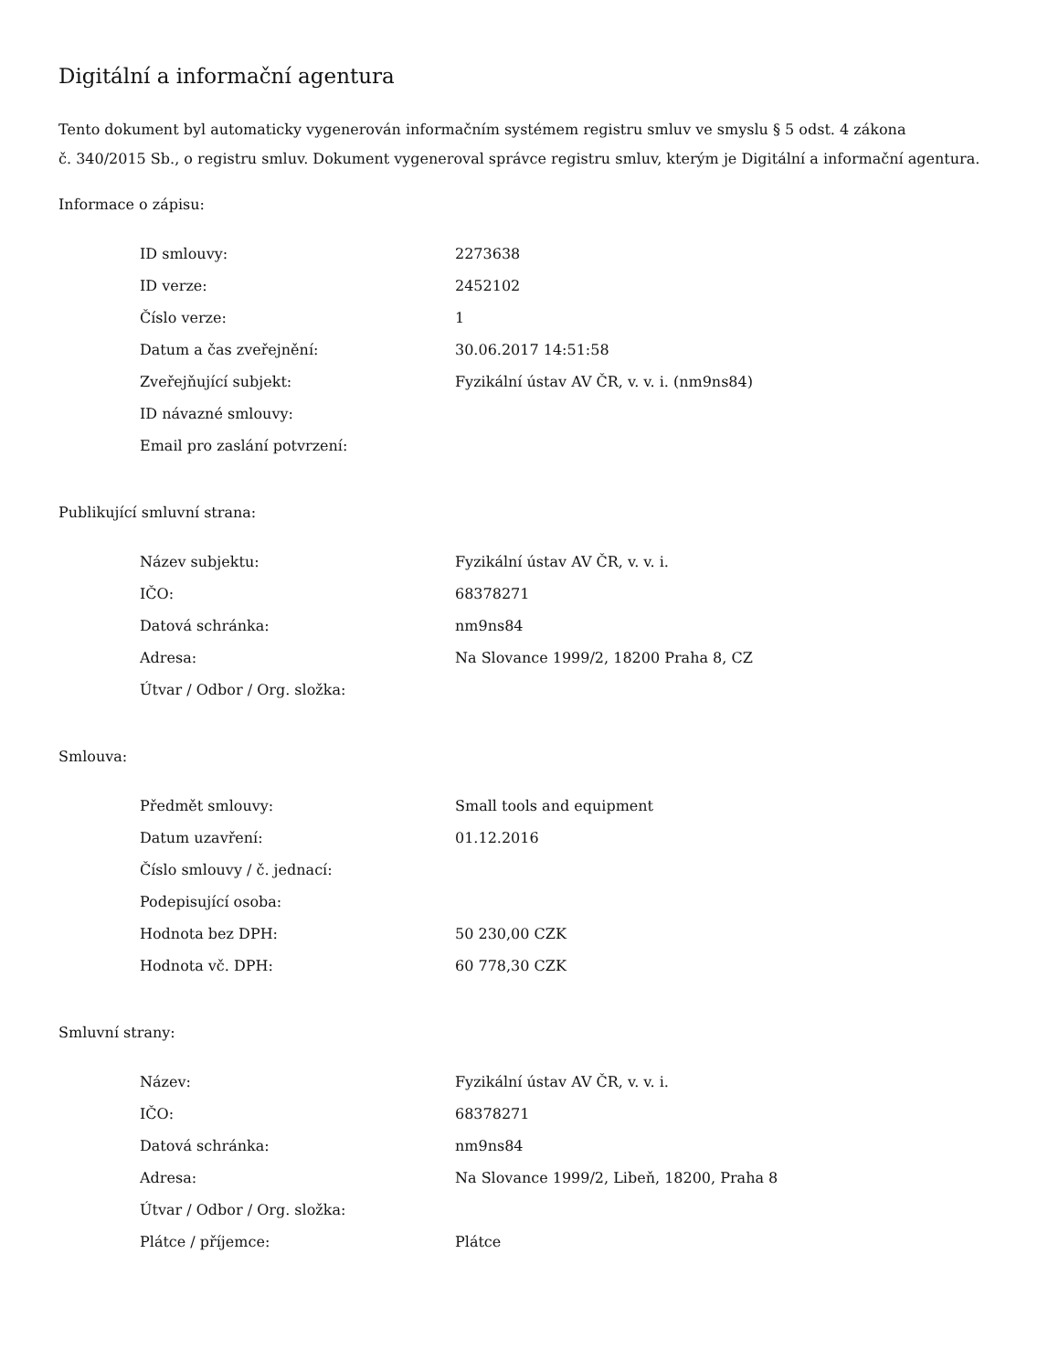Digitální a informační agentura
Tento dokument byl automaticky vygenerován informačním systémem registru smluv ve smyslu § 5 odst. 4 zákona
č. 340/2015 Sb., o registru smluv. Dokument vygeneroval správce registru smluv, kterým je Digitální a informační agentura.
Informace o zápisu:
| ID smlouvy: | 2273638 |
| ID verze: | 2452102 |
| Číslo verze: | 1 |
| Datum a čas zveřejnění: | 30.06.2017 14:51:58 |
| Zveřejňující subjekt: | Fyzikální ústav AV ČR, v. v. i. (nm9ns84) |
| ID návazné smlouvy: | |
| Email pro zaslání potvrzení: | |
Publikující smluvní strana:
| Název subjektu: | Fyzikální ústav AV ČR, v. v. i. |
| IČO: | 68378271 |
| Datová schránka: | nm9ns84 |
| Adresa: | Na Slovance 1999/2, 18200 Praha 8, CZ |
| Útvar / Odbor / Org. složka: | |
Smlouva:
| Předmět smlouvy: | Small tools and equipment |
| Datum uzavření: | 01.12.2016 |
| Číslo smlouvy / č. jednací: | |
| Podepisující osoba: | |
| Hodnota bez DPH: | 50 230,00 CZK |
| Hodnota vč. DPH: | 60 778,30 CZK |
Smluvní strany:
| Název: | Fyzikální ústav AV ČR, v. v. i. |
| IČO: | 68378271 |
| Datová schránka: | nm9ns84 |
| Adresa: | Na Slovance 1999/2, Libeň, 18200, Praha 8 |
| Útvar / Odbor / Org. složka: | |
| Plátce / příjemce: | Plátce |